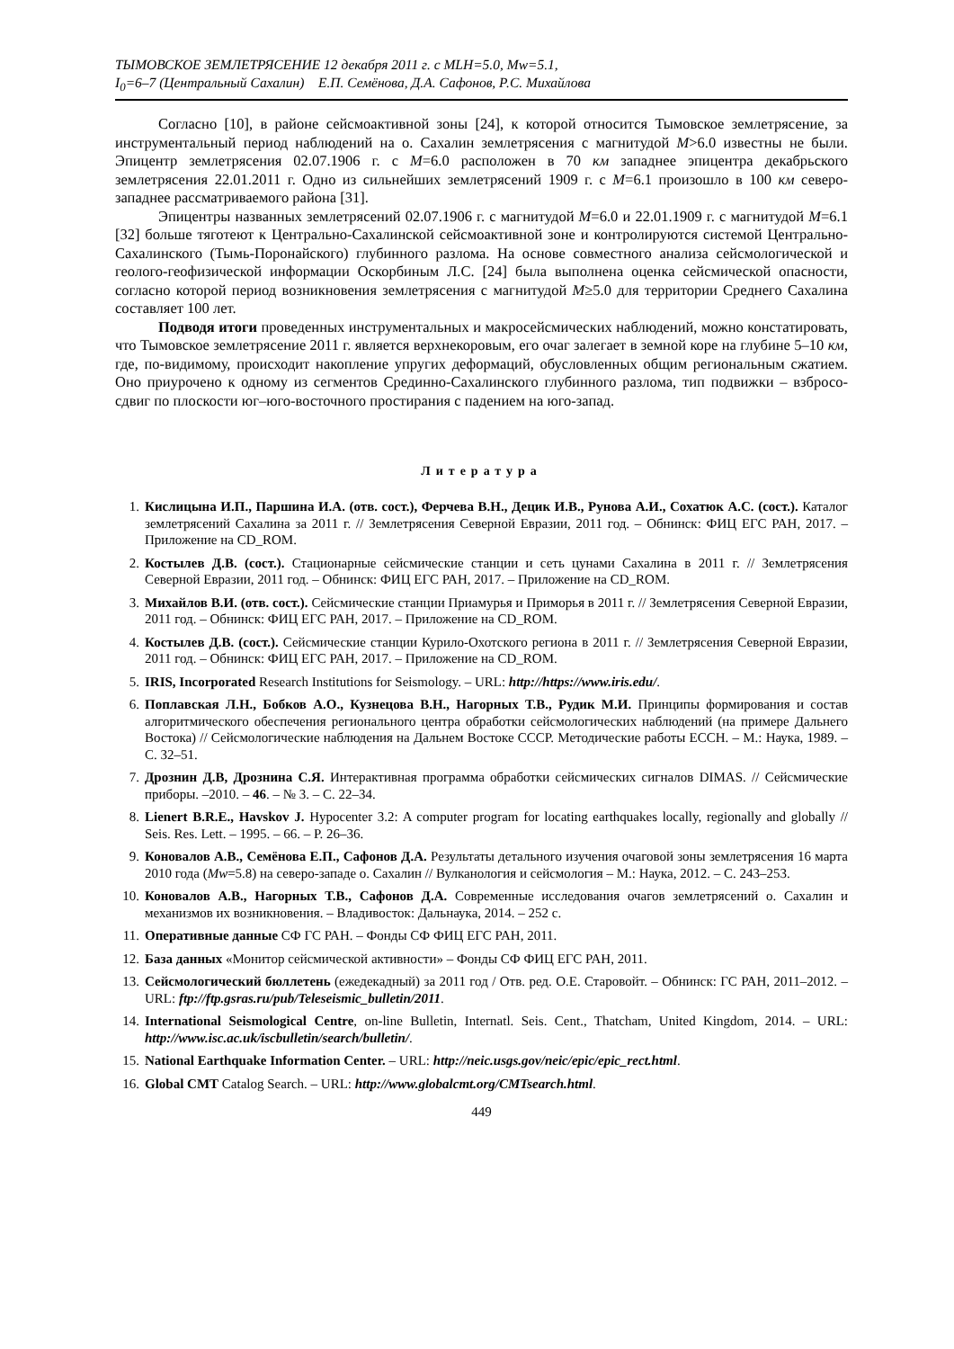ТЫМОВСКОЕ ЗЕМЛЕТРЯСЕНИЕ 12 декабря 2011 г. с MLH=5.0, Mw=5.1,
I<sub>0</sub>=6–7 (Центральный Сахалин) Е.П. Семёнова, Д.А. Сафонов, Р.С. Михайлова
Согласно [10], в районе сейсмоактивной зоны [24], к которой относится Тымовское землетрясение, за инструментальный период наблюдений на о. Сахалин землетрясения с магнитудой M>6.0 известны не были. Эпицентр землетрясения 02.07.1906 г. с M=6.0 расположен в 70 км западнее эпицентра декабрьского землетрясения 22.01.2011 г. Одно из сильнейших землетрясений 1909 г. с M=6.1 произошло в 100 км северо-западнее рассматриваемого района [31].
Эпицентры названных землетрясений 02.07.1906 г. с магнитудой M=6.0 и 22.01.1909 г. с магнитудой M=6.1 [32] больше тяготеют к Центрально-Сахалинской сейсмоактивной зоне и контролируются системой Центрально-Сахалинского (Тымь-Поронайского) глубинного разлома. На основе совместного анализа сейсмологической и геолого-геофизической информации Оскорбиным Л.С. [24] была выполнена оценка сейсмической опасности, согласно которой период возникновения землетрясения с магнитудой M≥5.0 для территории Среднего Сахалина составляет 100 лет.
Подводя итоги проведенных инструментальных и макросейсмических наблюдений, можно констатировать, что Тымовское землетрясение 2011 г. является верхнекоровым, его очаг залегает в земной коре на глубине 5–10 км, где, по-видимому, происходит накопление упругих деформаций, обусловленных общим региональным сжатием. Оно приурочено к одному из сегментов Срединно-Сахалинского глубинного разлома, тип подвижки – взбросо-сдвиг по плоскости юг–юго-восточного простирания с падением на юго-запад.
Литература
1. Кислицына И.П., Паршина И.А. (отв. сост.), Ферчева В.Н., Децик И.В., Рунова А.И., Сохатюк А.С. (сост.). Каталог землетрясений Сахалина за 2011 г. // Землетрясения Северной Евразии, 2011 год. – Обнинск: ФИЦ ЕГС РАН, 2017. – Приложение на CD_ROM.
2. Костылев Д.В. (сост.). Стационарные сейсмические станции и сеть цунами Сахалина в 2011 г. // Землетрясения Северной Евразии, 2011 год. – Обнинск: ФИЦ ЕГС РАН, 2017. – Приложение на CD_ROM.
3. Михайлов В.И. (отв. сост.). Сейсмические станции Приамурья и Приморья в 2011 г. // Землетрясения Северной Евразии, 2011 год. – Обнинск: ФИЦ ЕГС РАН, 2017. – Приложение на CD_ROM.
4. Костылев Д.В. (сост.). Сейсмические станции Курило-Охотского региона в 2011 г. // Землетрясения Северной Евразии, 2011 год. – Обнинск: ФИЦ ЕГС РАН, 2017. – Приложение на CD_ROM.
5. IRIS, Incorporated Research Institutions for Seismology. – URL: http://https://www.iris.edu/.
6. Поплавская Л.Н., Бобков А.О., Кузнецова В.Н., Нагорных Т.В., Рудик М.И. Принципы формирования и состав алгоритмического обеспечения регионального центра обработки сейсмологических наблюдений (на примере Дальнего Востока) // Сейсмологические наблюдения на Дальнем Востоке СССР. Методические работы ЕССН. – М.: Наука, 1989. – С. 32–51.
7. Дрознин Д.В, Дрознина С.Я. Интерактивная программа обработки сейсмических сигналов DIMAS. // Сейсмические приборы. –2010. – 46. – № 3. – С. 22–34.
8. Lienert B.R.E., Havskov J. Hypocenter 3.2: A computer program for locating earthquakes locally, regionally and globally // Seis. Res. Lett. – 1995. – 66. – P. 26–36.
9. Коновалов А.В., Семёнова Е.П., Сафонов Д.А. Результаты детального изучения очаговой зоны землетрясения 16 марта 2010 года (Mw=5.8) на северо-западе о. Сахалин // Вулканология и сейсмология – М.: Наука, 2012. – С. 243–253.
10. Коновалов А.В., Нагорных Т.В., Сафонов Д.А. Современные исследования очагов землетрясений о. Сахалин и механизмов их возникновения. – Владивосток: Дальнаука, 2014. – 252 с.
11. Оперативные данные СФ ГС РАН. – Фонды СФ ФИЦ ЕГС РАН, 2011.
12. База данных «Монитор сейсмической активности» – Фонды СФ ФИЦ ЕГС РАН, 2011.
13. Сейсмологический бюллетень (ежедекадный) за 2011 год / Отв. ред. О.Е. Старовойт. – Обнинск: ГС РАН, 2011–2012. – URL: ftp://ftp.gsras.ru/pub/Teleseismic_bulletin/2011.
14. International Seismological Centre, on-line Bulletin, Internatl. Seis. Cent., Thatcham, United Kingdom, 2014. – URL: http://www.isc.ac.uk/iscbulletin/search/bulletin/.
15. National Earthquake Information Center. – URL: http://neic.usgs.gov/neic/epic/epic_rect.html.
16. Global CMT Catalog Search. – URL: http://www.globalcmt.org/CMTsearch.html.
449